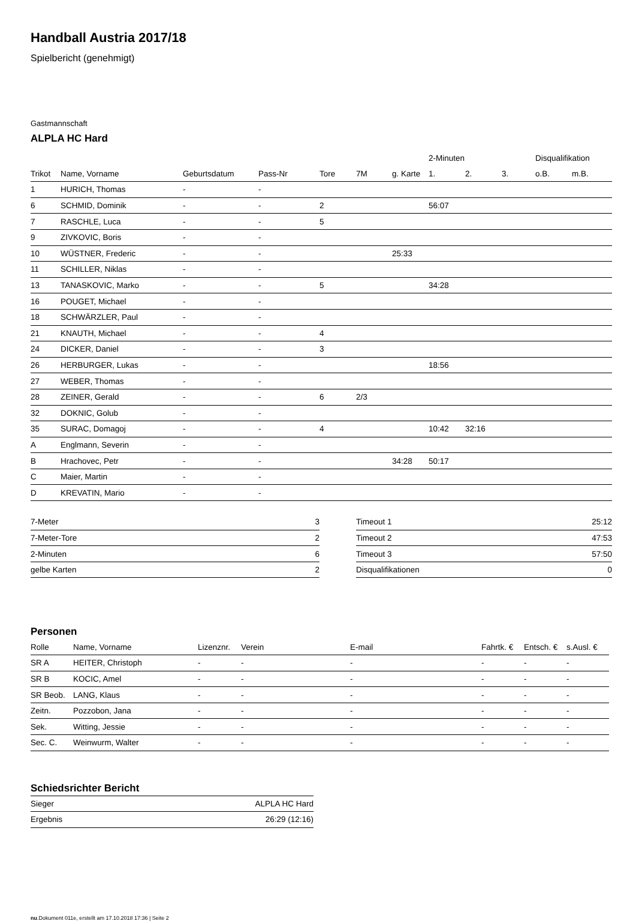Handball Austria 2017/18
Spielbericht (genehmigt)
Gastmannschaft
ALPLA HC Hard
| | | | | | | | 2-Minuten | | | Disqualifikation | |
| --- | --- | --- | --- | --- | --- | --- | --- | --- | --- | --- | --- |
| Trikot | Name, Vorname | Geburtsdatum | Pass-Nr | Tore | 7M | g. Karte | 1. | 2. | 3. | o.B. | m.B. |
| 1 | HURICH, Thomas | - | - | | | | | | | | |
| 6 | SCHMID, Dominik | - | - | 2 | | | 56:07 | | | | |
| 7 | RASCHLE, Luca | - | - | 5 | | | | | | | |
| 9 | ZIVKOVIC, Boris | - | - | | | | | | | | |
| 10 | WÜSTNER, Frederic | - | - | | | 25:33 | | | | | |
| 11 | SCHILLER, Niklas | - | - | | | | | | | | |
| 13 | TANASKOVIC, Marko | - | - | 5 | | | 34:28 | | | | |
| 16 | POUGET, Michael | - | - | | | | | | | | |
| 18 | SCHWÄRZLER, Paul | - | - | | | | | | | | |
| 21 | KNAUTH, Michael | - | - | 4 | | | | | | | |
| 24 | DICKER, Daniel | - | - | 3 | | | | | | | |
| 26 | HERBURGER, Lukas | - | - | | | | 18:56 | | | | |
| 27 | WEBER, Thomas | - | - | | | | | | | | |
| 28 | ZEINER, Gerald | - | - | 6 | 2/3 | | | | | | |
| 32 | DOKNIC, Golub | - | - | | | | | | | | |
| 35 | SURAC, Domagoj | - | - | 4 | | | 10:42 | 32:16 | | | |
| A | Englmann, Severin | - | - | | | | | | | | |
| B | Hrachovec, Petr | - | - | | | 34:28 | 50:17 | | | | |
| C | Maier, Martin | - | - | | | | | | | | |
| D | KREVATIN, Mario | - | - | | | | | | | | |
| 7-Meter | 3 |
| 7-Meter-Tore | 2 |
| 2-Minuten | 6 |
| gelbe Karten | 2 |
| Timeout 1 | 25:12 |
| Timeout 2 | 47:53 |
| Timeout 3 | 57:50 |
| Disqualifikationen | 0 |
Personen
| Rolle | Name, Vorname | Lizenznr. | Verein | E-mail | Fahrtk. € | Entsch. € | s.Ausl. € |
| --- | --- | --- | --- | --- | --- | --- | --- |
| SR A | HEITER, Christoph | - | - | - | - | - | - |
| SR B | KOCIC, Amel | - | - | - | - | - | - |
| SR Beob. | LANG, Klaus | - | - | - | - | - | - |
| Zeitn. | Pozzobon, Jana | - | - | - | - | - | - |
| Sek. | Witting, Jessie | - | - | - | - | - | - |
| Sec. C. | Weinwurm, Walter | - | - | - | - | - | - |
Schiedsrichter Bericht
| Sieger | ALPLA HC Hard |
| Ergebnis | 26:29 (12:16) |
nu.Dokument 011e, erstellt am 17.10.2018 17:36 | Seite 2